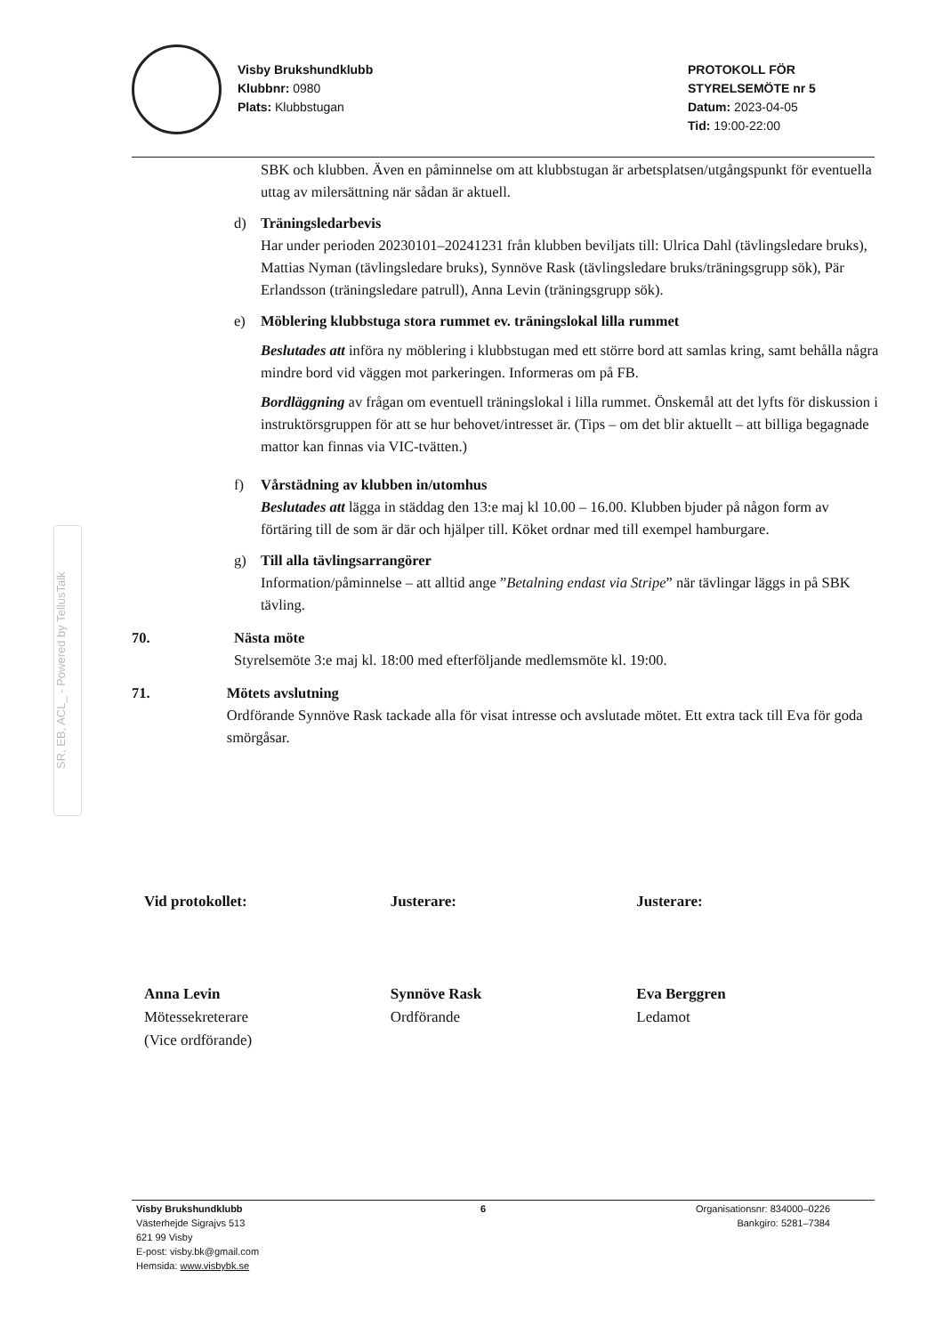Visby Brukshundklubb
Klubbnr: 0980
Plats: Klubbstugan
PROTOKOLL FÖR
STYRELSEMÖTE nr 5
Datum: 2023-04-05
Tid: 19:00-22:00
SBK och klubben. Även en påminnelse om att klubbstugan är arbetsplatsen/utgångspunkt för eventuella uttag av milersättning när sådan är aktuell.
d) Träningsledarbevis
Har under perioden 20230101–20241231 från klubben beviljats till: Ulrica Dahl (tävlingsledare bruks), Mattias Nyman (tävlingsledare bruks), Synnöve Rask (tävlingsledare bruks/träningsgrupp sök), Pär Erlandsson (träningsledare patrull), Anna Levin (träningsgrupp sök).
e) Möblering klubbstuga stora rummet ev. träningslokal lilla rummet
Beslutades att införa ny möblering i klubbstugan med ett större bord att samlas kring, samt behålla några mindre bord vid väggen mot parkeringen. Informeras om på FB.
Bordläggning av frågan om eventuell träningslokal i lilla rummet. Önskemål att det lyfts för diskussion i instruktörsgruppen för att se hur behovet/intresset är. (Tips – om det blir aktuellt – att billiga begagnade mattor kan finnas via VIC-tvätten.)
f) Vårstädning av klubben in/utomhus
Beslutades att lägga in städdag den 13:e maj kl 10.00 – 16.00. Klubben bjuder på någon form av förtäring till de som är där och hjälper till. Köket ordnar med till exempel hamburgare.
g) Till alla tävlingsarrangörer
Information/påminnelse – att alltid ange ”Betalning endast via Stripe” när tävlingar läggs in på SBK tävling.
70. Nästa möte
Styrelsemöte 3:e maj kl. 18:00 med efterföljande medlemsmöte kl. 19:00.
71. Mötets avslutning
Ordförande Synnöve Rask tackade alla för visat intresse och avslutade mötet. Ett extra tack till Eva för goda smörgåsar.
Vid protokollet:
Anna Levin
Mötessekreterare
(Vice ordförande)
Justerare:
Synnöve Rask
Ordförande
Justerare:
Eva Berggren
Ledamot
Visby Brukshundklubb
Västerhejde Sigrajvs 513
621 99 Visby
E-post: visby.bk@gmail.com
Hemsida: www.visbybk.se
6 Organisationsnr: 834000–0226
Bankgiro: 5281–7384
SR, EB, ACL_ - Powered by TellusTalk